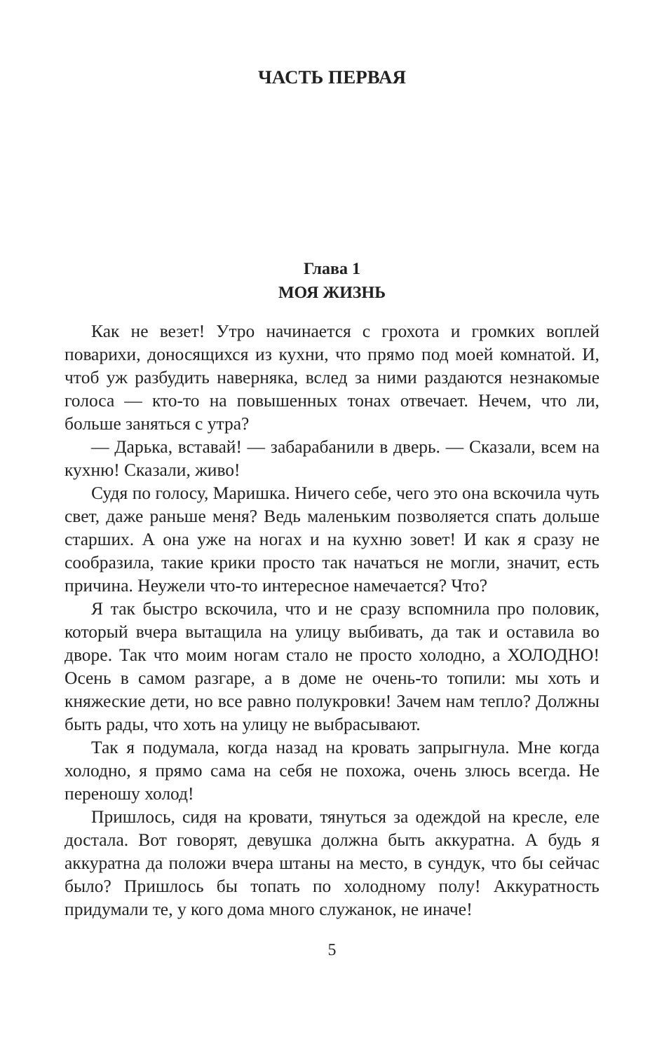ЧАСТЬ ПЕРВАЯ
Глава 1
МОЯ ЖИЗНЬ
Как не везет! Утро начинается с грохота и громких воплей поварихи, доносящихся из кухни, что прямо под моей комнатой. И, чтоб уж разбудить наверняка, вслед за ними раздаются незнакомые голоса — кто-то на повышенных тонах отвечает. Нечем, что ли, больше заняться с утра?
— Дарька, вставай! — забарабанили в дверь. — Сказали, всем на кухню! Сказали, живо!
Судя по голосу, Маришка. Ничего себе, чего это она вскочила чуть свет, даже раньше меня? Ведь маленьким позволяется спать дольше старших. А она уже на ногах и на кухню зовет! И как я сразу не сообразила, такие крики просто так начаться не могли, значит, есть причина. Неужели что-то интересное намечается? Что?
Я так быстро вскочила, что и не сразу вспомнила про половик, который вчера вытащила на улицу выбивать, да так и оставила во дворе. Так что моим ногам стало не просто холодно, а ХОЛОДНО! Осень в самом разгаре, а в доме не очень-то топили: мы хоть и княжеские дети, но все равно полукровки! Зачем нам тепло? Должны быть рады, что хоть на улицу не выбрасывают.
Так я подумала, когда назад на кровать запрыгнула. Мне когда холодно, я прямо сама на себя не похожа, очень злюсь всегда. Не переношу холод!
Пришлось, сидя на кровати, тянуться за одеждой на кресле, еле достала. Вот говорят, девушка должна быть аккуратна. А будь я аккуратна да положи вчера штаны на место, в сундук, что бы сейчас было? Пришлось бы топать по холодному полу! Аккуратность придумали те, у кого дома много служанок, не иначе!
5